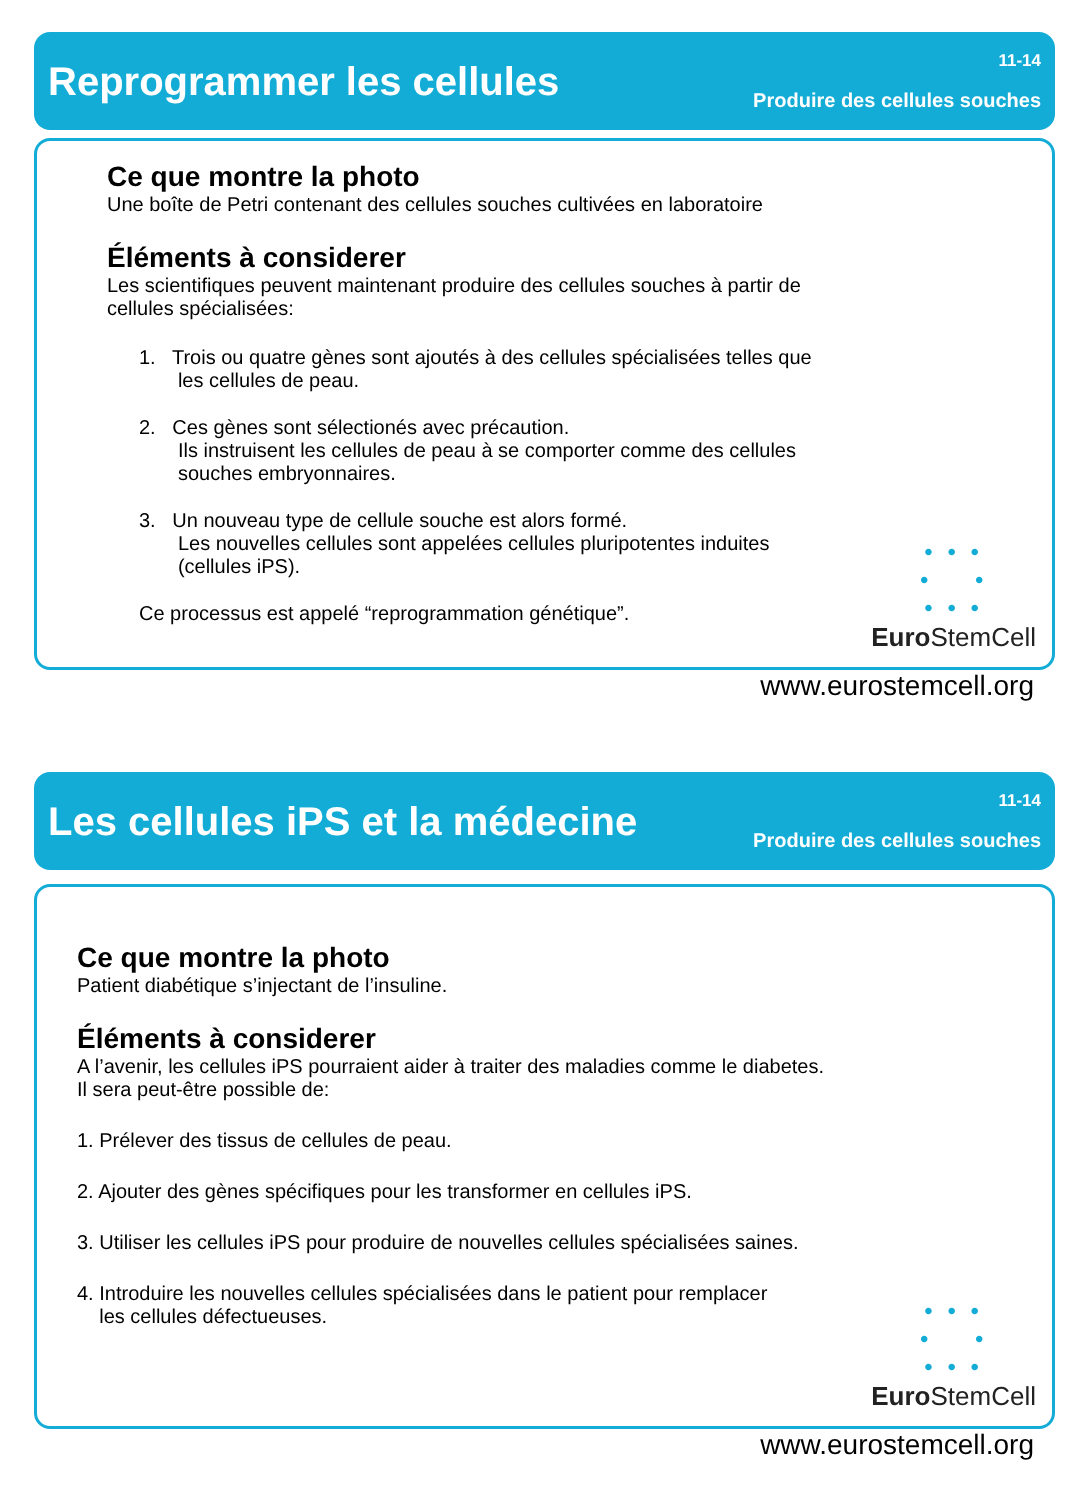Reprogrammer les cellules
11-14
Produire des cellules souches
Ce que montre la photo
Une boîte de Petri contenant des cellules souches cultivées en laboratoire
Éléments à considerer
Les scientifiques peuvent maintenant produire des cellules souches à partir de
cellules spécialisées:
1. Trois ou quatre gènes sont ajoutés à des cellules spécialisées telles que
les cellules de peau.
2. Ces gènes sont sélectionés avec précaution.
Ils instruisent les cellules de peau à se comporter comme des cellules
souches embryonnaires.
3. Un nouveau type de cellule souche est alors formé.
Les nouvelles cellules sont appelées cellules pluripotentes induites
(cellules iPS).
Ce processus est appelé “reprogrammation génétique”.
• • •
• •
• • •
Euro StemCell
www.eurostemcell.org
Les cellules iPS et la médecine
11-14
Produire des cellules souches
Ce que montre la photo
Patient diabétique s’injectant de l’insuline.
Éléments à considerer
A l’avenir, les cellules iPS pourraient aider à traiter des maladies comme le diabetes.
Il sera peut-être possible de:
1. Prélever des tissus de cellules de peau.
2. Ajouter des gènes spécifiques pour les transformer en cellules iPS.
3. Utiliser les cellules iPS pour produire de nouvelles cellules spécialisées saines.
4. Introduire les nouvelles cellules spécialisées dans le patient pour remplacer
les cellules défectueuses.
• • •
• •
• • •
Euro StemCell
www.eurostemcell.org